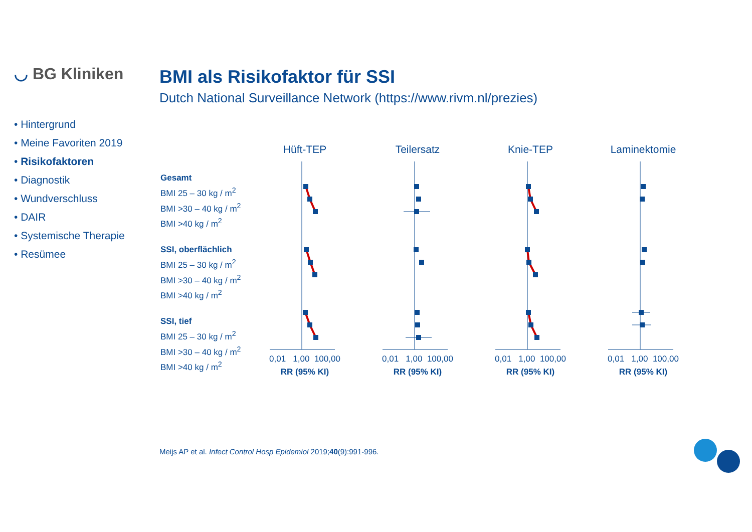◡ BG Kliniken
BMI als Risikofaktor für SSI
Dutch National Surveillance Network (https://www.rivm.nl/prezies)
• Hintergrund
• Meine Favoriten 2019
• Risikofaktoren
• Diagnostik
• Wundverschluss
• DAIR
• Systemische Therapie
• Resümee
Gesamt
BMI 25 – 30 kg / m<sup>2</sup>
BMI >30 – 40 kg / m<sup>2</sup>
BMI >40 kg / m<sup>2</sup>
SSI, oberflächlich
BMI 25 – 30 kg / m<sup>2</sup>
BMI >30 – 40 kg / m<sup>2</sup>
BMI >40 kg / m<sup>2</sup>
SSI, tief
BMI 25 – 30 kg / m<sup>2</sup>
BMI >30 – 40 kg / m<sup>2</sup>
BMI >40 kg / m<sup>2</sup>
Hüft-TEP
0,01 1,00 100,00
RR (95% KI)
Teilersatz
0,01 1,00 100,00
RR (95% KI)
Knie-TEP
0,01 1,00 100,00
RR (95% KI)
Laminektomie
0,01 1,00 100,00
RR (95% KI)
Meijs AP et al. Infect Control Hosp Epidemiol 2019;40(9):991-996.